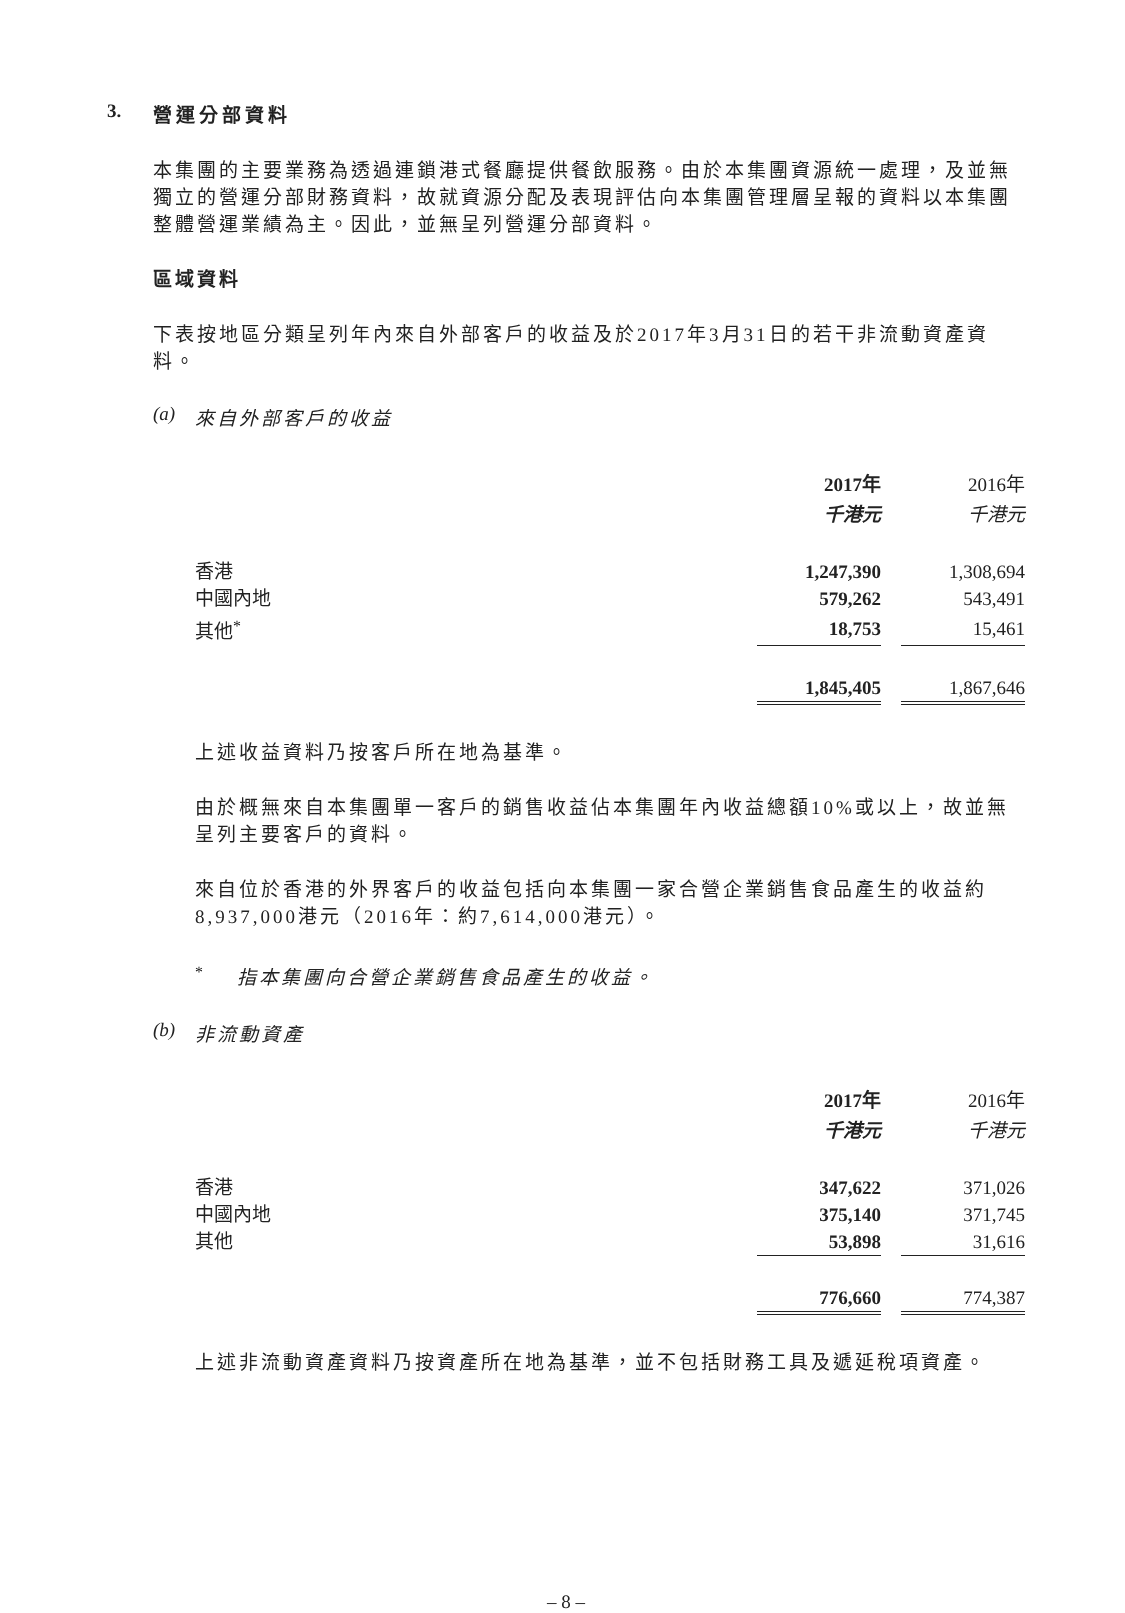3. 營運分部資料
本集團的主要業務為透過連鎖港式餐廳提供餐飲服務。由於本集團資源統一處理，及並無獨立的營運分部財務資料，故就資源分配及表現評估向本集團管理層呈報的資料以本集團整體營運業績為主。因此，並無呈列營運分部資料。
區域資料
下表按地區分類呈列年內來自外部客戶的收益及於2017年3月31日的若干非流動資產資料。
(a) 來自外部客戶的收益
| | 2017年 | | 2016年 |
| | 千港元 | | 千港元 |
| 香港 | 1,247,390 | | 1,308,694 |
| 中國內地 | 579,262 | | 543,491 |
| 其他<sup>*</sup> | 18,753 | | 15,461 |
| | 1,845,405 | | 1,867,646 |
上述收益資料乃按客戶所在地為基準。
由於概無來自本集團單一客戶的銷售收益佔本集團年內收益總額10%或以上，故並無呈列主要客戶的資料。
來自位於香港的外界客戶的收益包括向本集團一家合營企業銷售食品產生的收益約8,937,000港元（2016年：約7,614,000港元）。
<sup>*</sup> 指本集團向合營企業銷售食品產生的收益。
(b) 非流動資產
| | 2017年 | | 2016年 |
| | 千港元 | | 千港元 |
| 香港 | 347,622 | | 371,026 |
| 中國內地 | 375,140 | | 371,745 |
| 其他 | 53,898 | | 31,616 |
| | 776,660 | | 774,387 |
上述非流動資產資料乃按資產所在地為基準，並不包括財務工具及遞延稅項資產。
– 8 –